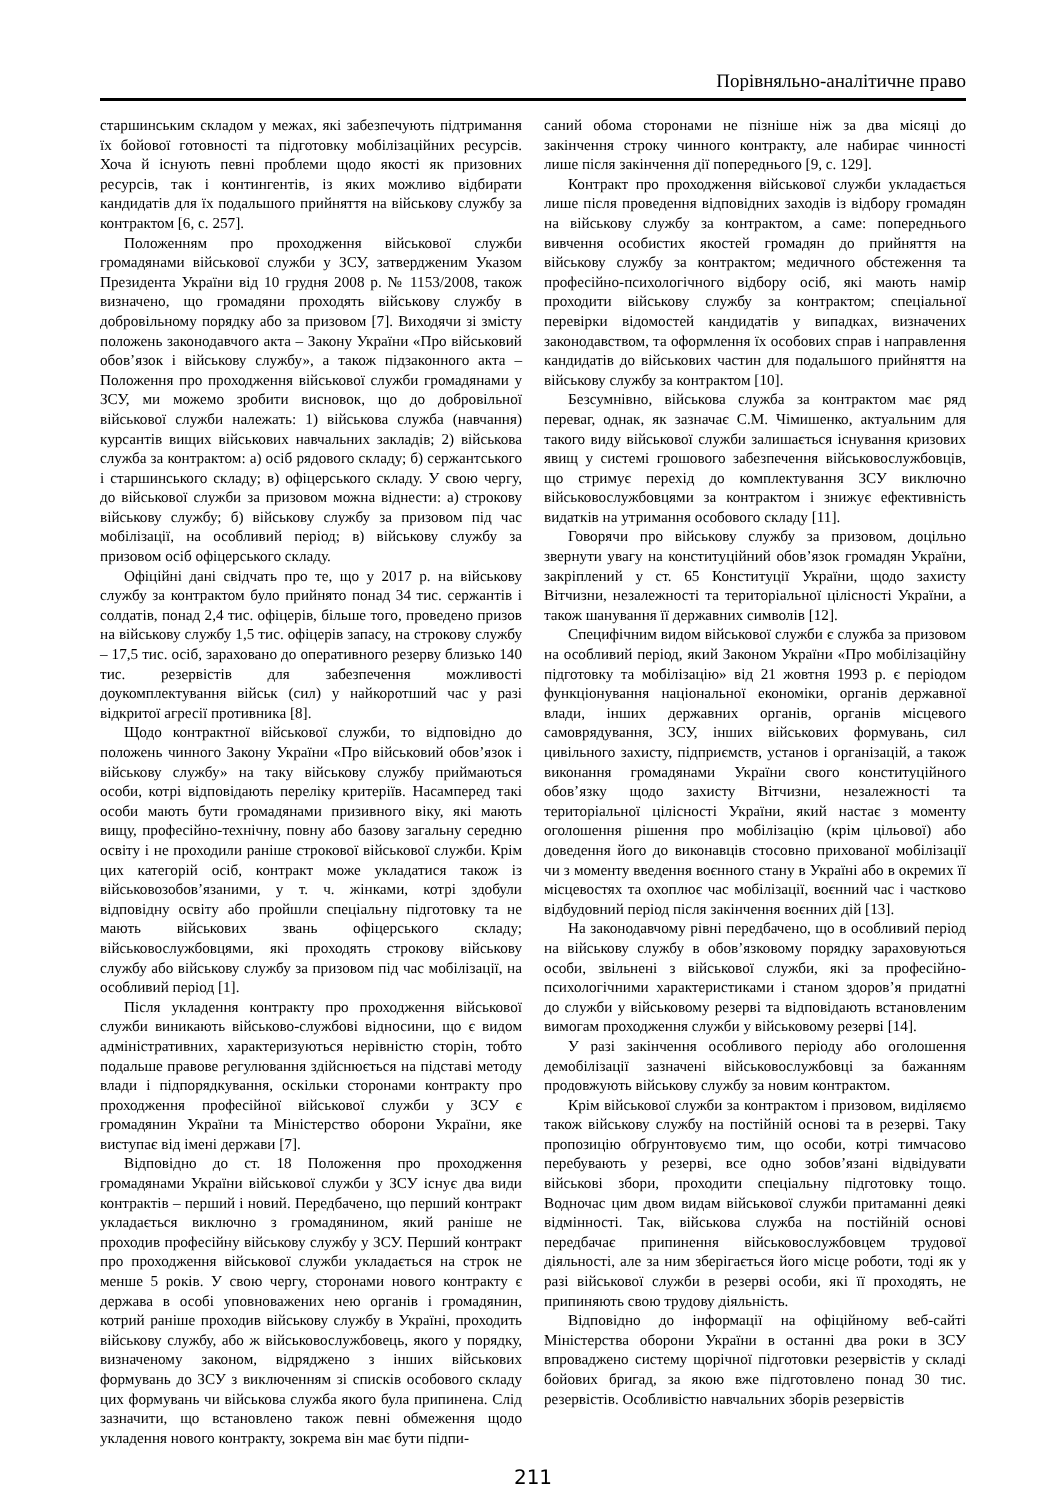Порівняльно-аналітичне право
старшинським складом у межах, які забезпечують підтримання їх бойової готовності та підготовку мобілізаційних ресурсів. Хоча й існують певні проблеми щодо якості як призовних ресурсів, так і контингентів, із яких можливо відбирати кандидатів для їх подальшого прийняття на військову службу за контрактом [6, с. 257].
Положенням про проходження військової служби громадянами військової служби у ЗСУ, затвердженим Указом Президента України від 10 грудня 2008 р. № 1153/2008, також визначено, що громадяни проходять військову службу в добровільному порядку або за призовом [7]. Виходячи зі змісту положень законодавчого акта – Закону України «Про військовий обов’язок і військову службу», а також підзаконного акта – Положення про проходження військової служби громадянами у ЗСУ, ми можемо зробити висновок, що до добровільної військової служби належать: 1) військова служба (навчання) курсантів вищих військових навчальних закладів; 2) військова служба за контрактом: а) осіб рядового складу; б) сержантського і старшинського складу; в) офіцерського складу. У свою чергу, до військової служби за призовом можна віднести: а) строкову військову службу; б) військову службу за призовом під час мобілізації, на особливий період; в) військову службу за призовом осіб офіцерського складу.
Офіційні дані свідчать про те, що у 2017 р. на військову службу за контрактом було прийнято понад 34 тис. сержантів і солдатів, понад 2,4 тис. офіцерів, більше того, проведено призов на військову службу 1,5 тис. офіцерів запасу, на строкову службу – 17,5 тис. осіб, зараховано до оперативного резерву близько 140 тис. резервістів для забезпечення можливості доукомплектування військ (сил) у найкоротший час у разі відкритої агресії противника [8].
Щодо контрактної військової служби, то відповідно до положень чинного Закону України «Про військовий обов’язок і військову службу» на таку військову службу приймаються особи, котрі відповідають переліку критеріїв. Насамперед такі особи мають бути громадянами призивного віку, які мають вищу, професійно-технічну, повну або базову загальну середню освіту і не проходили раніше строкової військової служби. Крім цих категорій осіб, контракт може укладатися також із військовозобов’язаними, у т. ч. жінками, котрі здобули відповідну освіту або пройшли спеціальну підготовку та не мають військових звань офіцерського складу; військовослужбовцями, які проходять строкову військову службу або військову службу за призовом під час мобілізації, на особливий період [1].
Після укладення контракту про проходження військової служби виникають військово-службові відносини, що є видом адміністративних, характеризуються нерівністю сторін, тобто подальше правове регулювання здійснюється на підставі методу влади і підпорядкування, оскільки сторонами контракту про проходження професійної військової служби у ЗСУ є громадянин України та Міністерство оборони України, яке виступає від імені держави [7].
Відповідно до ст. 18 Положення про проходження громадянами України військової служби у ЗСУ існує два види контрактів – перший і новий. Передбачено, що перший контракт укладається виключно з громадянином, який раніше не проходив професійну військову службу у ЗСУ. Перший контракт про проходження військової служби укладається на строк не менше 5 років. У свою чергу, сторонами нового контракту є держава в особі уповноважених нею органів і громадянин, котрий раніше проходив військову службу в Україні, проходить військову службу, або ж військовослужбовець, якого у порядку, визначеному законом, відряджено з інших військових формувань до ЗСУ з виключенням зі списків особового складу цих формувань чи військова служба якого була припинена. Слід зазначити, що встановлено також певні обмеження щодо укладення нового контракту, зокрема він має бути підпи-
саний обома сторонами не пізніше ніж за два місяці до закінчення строку чинного контракту, але набирає чинності лише після закінчення дії попереднього [9, с. 129].
Контракт про проходження військової служби укладається лише після проведення відповідних заходів із відбору громадян на військову службу за контрактом, а саме: попереднього вивчення особистих якостей громадян до прийняття на військову службу за контрактом; медичного обстеження та професійно-психологічного відбору осіб, які мають намір проходити військову службу за контрактом; спеціальної перевірки відомостей кандидатів у випадках, визначених законодавством, та оформлення їх особових справ і направлення кандидатів до військових частин для подальшого прийняття на військову службу за контрактом [10].
Безсумнівно, військова служба за контрактом має ряд переваг, однак, як зазначає С.М. Чімишенко, актуальним для такого виду військової служби залишається існування кризових явищ у системі грошового забезпечення військовослужбовців, що стримує перехід до комплектування ЗСУ виключно військовослужбовцями за контрактом і знижує ефективність видатків на утримання особового складу [11].
Говорячи про військову службу за призовом, доцільно звернути увагу на конституційний обов’язок громадян України, закріплений у ст. 65 Конституції України, щодо захисту Вітчизни, незалежності та територіальної цілісності України, а також шанування її державних символів [12].
Специфічним видом військової служби є служба за призовом на особливий період, який Законом України «Про мобілізаційну підготовку та мобілізацію» від 21 жовтня 1993 р. є періодом функціонування національної економіки, органів державної влади, інших державних органів, органів місцевого самоврядування, ЗСУ, інших військових формувань, сил цивільного захисту, підприємств, установ і організацій, а також виконання громадянами України свого конституційного обов’язку щодо захисту Вітчизни, незалежності та територіальної цілісності України, який настає з моменту оголошення рішення про мобілізацію (крім цільової) або доведення його до виконавців стосовно прихованої мобілізації чи з моменту введення воєнного стану в Україні або в окремих її місцевостях та охоплює час мобілізації, воєнний час і частково відбудовний період після закінчення воєнних дій [13].
На законодавчому рівні передбачено, що в особливий період на військову службу в обов’язковому порядку зараховуються особи, звільнені з військової служби, які за професійно-психологічними характеристиками і станом здоров’я придатні до служби у військовому резерві та відповідають встановленим вимогам проходження служби у військовому резерві [14].
У разі закінчення особливого періоду або оголошення демобілізації зазначені військовослужбовці за бажанням продовжують військову службу за новим контрактом.
Крім військової служби за контрактом і призовом, виділяємо також військову службу на постійній основі та в резерві. Таку пропозицію обґрунтовуємо тим, що особи, котрі тимчасово перебувають у резерві, все одно зобов’язані відвідувати військові збори, проходити спеціальну підготовку тощо. Водночас цим двом видам військової служби притаманні деякі відмінності. Так, військова служба на постійній основі передбачає припинення військовослужбовцем трудової діяльності, але за ним зберігається його місце роботи, тоді як у разі військової служби в резерві особи, які її проходять, не припиняють свою трудову діяльність.
Відповідно до інформації на офіційному веб-сайті Міністерства оборони України в останні два роки в ЗСУ впроваджено систему щорічної підготовки резервістів у складі бойових бригад, за якою вже підготовлено понад 30 тис. резервістів. Особливістю навчальних зборів резервістів
211